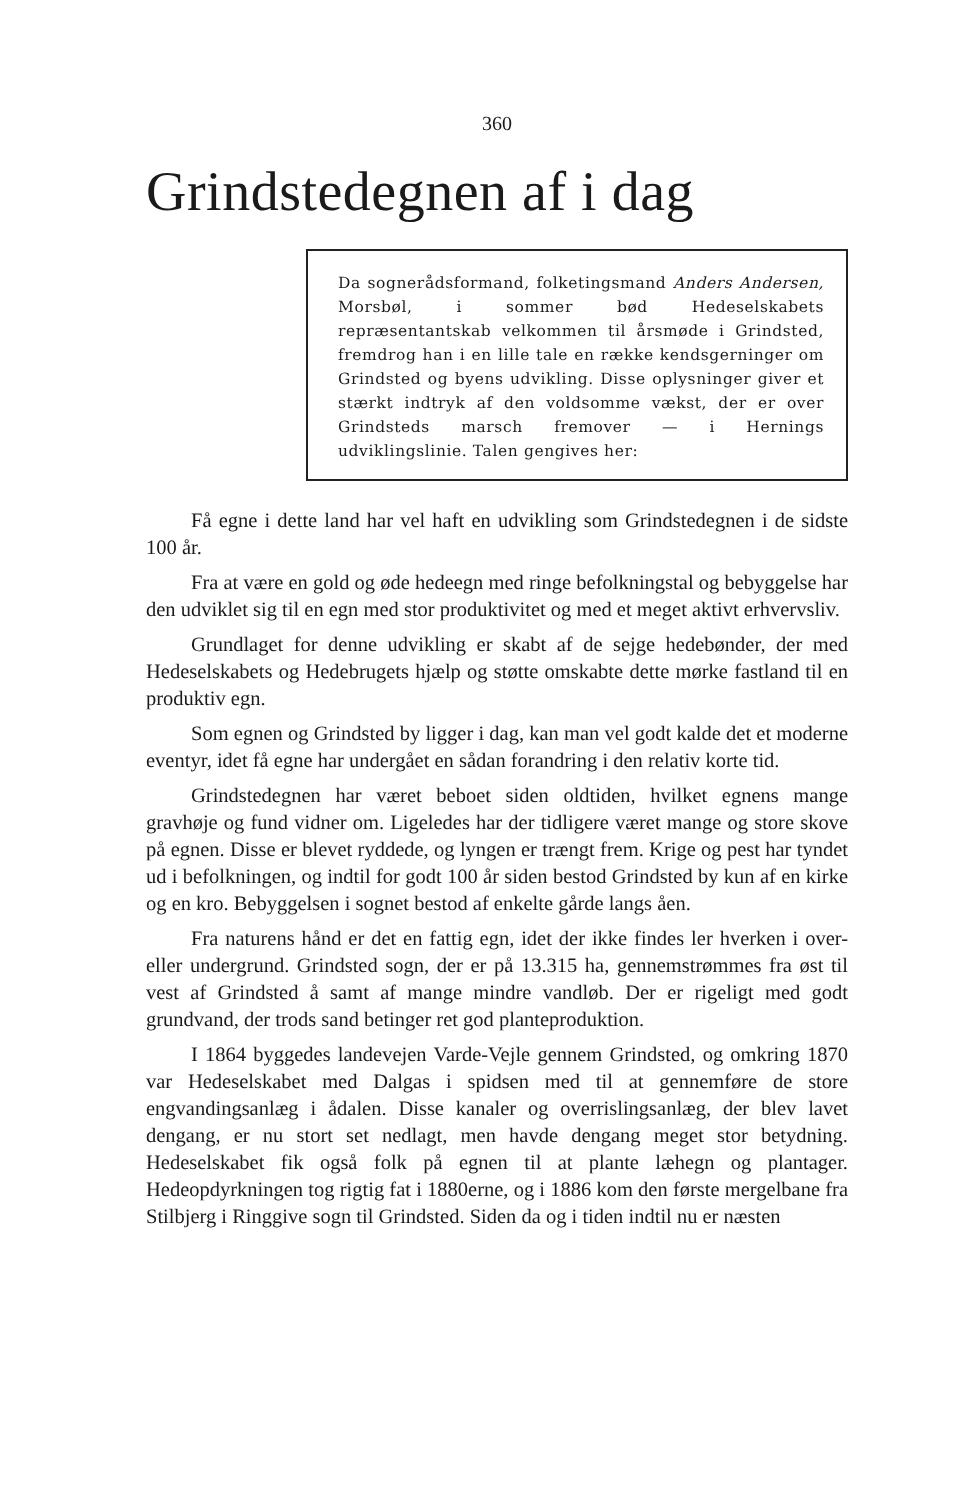360
Grindstedegnen af i dag
Da sognerådsformand, folketingsmand Anders Andersen, Morsbøl, i sommer bød Hedeselskabets repræsentantskab velkommen til årsmøde i Grindsted, fremdrog han i en lille tale en række kendsgerninger om Grindsted og byens udvikling. Disse oplysninger giver et stærkt indtryk af den voldsomme vækst, der er over Grindsteds marsch fremover — i Hernings udviklingslinie. Talen gengives her:
Få egne i dette land har vel haft en udvikling som Grindstedegnen i de sidste 100 år.
Fra at være en gold og øde hedeegn med ringe befolkningstal og bebyggelse har den udviklet sig til en egn med stor produktivitet og med et meget aktivt erhvervsliv.
Grundlaget for denne udvikling er skabt af de sejge hedebønder, der med Hedeselskabets og Hedebrugets hjælp og støtte omskabte dette mørke fastland til en produktiv egn.
Som egnen og Grindsted by ligger i dag, kan man vel godt kalde det et moderne eventyr, idet få egne har undergået en sådan forandring i den relativ korte tid.
Grindstedegnen har været beboet siden oldtiden, hvilket egnens mange gravhøje og fund vidner om. Ligeledes har der tidligere været mange og store skove på egnen. Disse er blevet ryddede, og lyngen er trængt frem. Krige og pest har tyndet ud i befolkningen, og indtil for godt 100 år siden bestod Grindsted by kun af en kirke og en kro. Bebyggelsen i sognet bestod af enkelte gårde langs åen.
Fra naturens hånd er det en fattig egn, idet der ikke findes ler hverken i over- eller undergrund. Grindsted sogn, der er på 13.315 ha, gennemstrømmes fra øst til vest af Grindsted å samt af mange mindre vandløb. Der er rigeligt med godt grundvand, der trods sand betinger ret god planteproduktion.
I 1864 byggedes landevejen Varde-Vejle gennem Grindsted, og omkring 1870 var Hedeselskabet med Dalgas i spidsen med til at gennemføre de store engvandingsanlæg i ådalen. Disse kanaler og overrislingsanlæg, der blev lavet dengang, er nu stort set nedlagt, men havde dengang meget stor betydning. Hedeselskabet fik også folk på egnen til at plante læhegn og plantager. Hedeopdyrkningen tog rigtig fat i 1880erne, og i 1886 kom den første mergelbane fra Stilbjerg i Ringgive sogn til Grindsted. Siden da og i tiden indtil nu er næsten